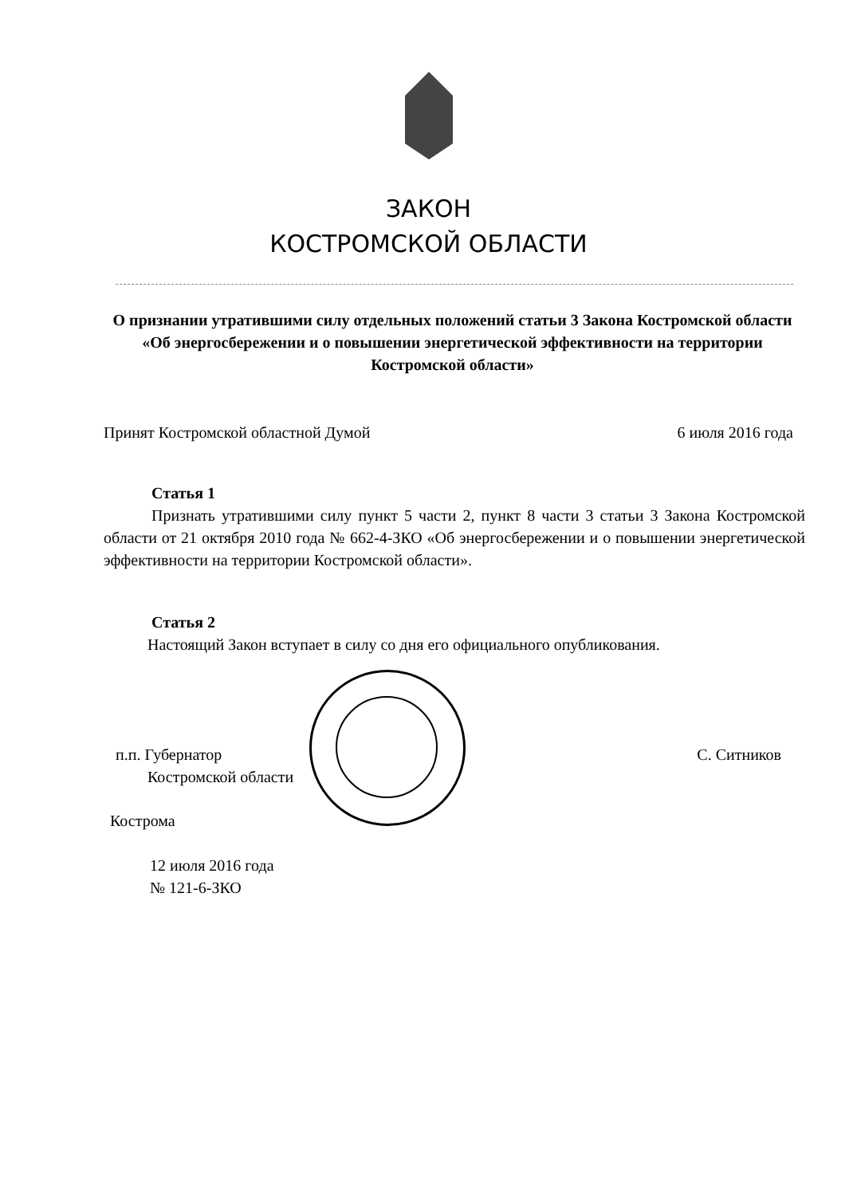ЗАКОН
КОСТРОМСКОЙ ОБЛАСТИ
О признании утратившими силу отдельных положений статьи 3 Закона Костромской области «Об энергосбережении и о повышении энергетической эффективности на территории Костромской области»
Принят Костромской областной Думой 6 июля 2016 года
Статья 1
Признать утратившими силу пункт 5 части 2, пункт 8 части 3 статьи 3 Закона Костромской области от 21 октября 2010 года № 662-4-ЗКО «Об энергосбережении и о повышении энергетической эффективности на территории Костромской области».
Статья 2
Настоящий Закон вступает в силу со дня его официального опубликования.
п.п. Губернатор
Костромской области С. Ситников
Кострома
12 июля 2016 года
№ 121-6-ЗКО